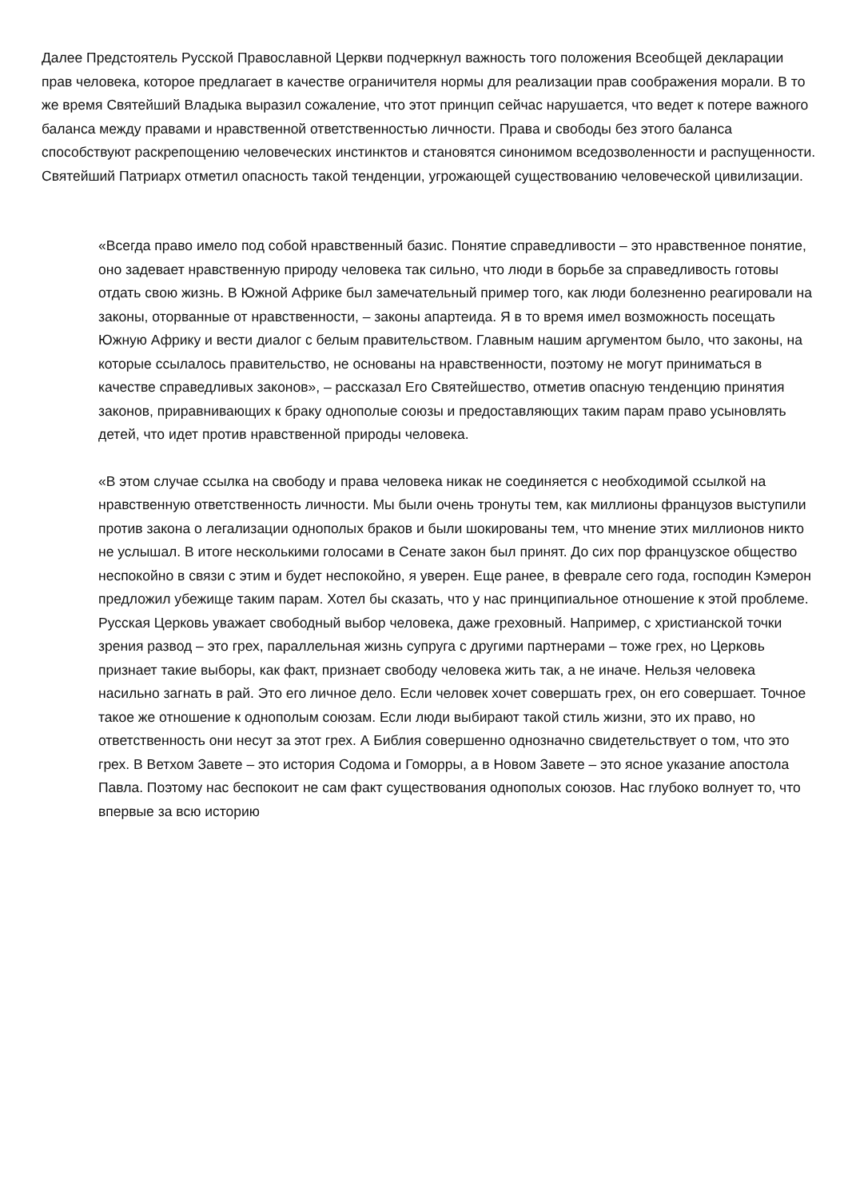Далее Предстоятель Русской Православной Церкви подчеркнул важность того положения Всеобщей декларации прав человека, которое предлагает в качестве ограничителя нормы для реализации прав соображения морали. В то же время Святейший Владыка выразил сожаление, что этот принцип сейчас нарушается, что ведет к потере важного баланса между правами и нравственной ответственностью личности. Права и свободы без этого баланса способствуют раскрепощению человеческих инстинктов и становятся синонимом вседозволенности и распущенности. Святейший Патриарх отметил опасность такой тенденции, угрожающей существованию человеческой цивилизации.
«Всегда право имело под собой нравственный базис. Понятие справедливости – это нравственное понятие, оно задевает нравственную природу человека так сильно, что люди в борьбе за справедливость готовы отдать свою жизнь. В Южной Африке был замечательный пример того, как люди болезненно реагировали на законы, оторванные от нравственности, – законы апартеида. Я в то время имел возможность посещать Южную Африку и вести диалог с белым правительством. Главным нашим аргументом было, что законы, на которые ссылалось правительство, не основаны на нравственности, поэтому не могут приниматься в качестве справедливых законов», – рассказал Его Святейшество, отметив опасную тенденцию принятия законов, приравнивающих к браку однополые союзы и предоставляющих таким парам право усыновлять детей, что идет против нравственной природы человека.
«В этом случае ссылка на свободу и права человека никак не соединяется с необходимой ссылкой на нравственную ответственность личности. Мы были очень тронуты тем, как миллионы французов выступили против закона о легализации однополых браков и были шокированы тем, что мнение этих миллионов никто не услышал. В итоге несколькими голосами в Сенате закон был принят. До сих пор французское общество неспокойно в связи с этим и будет неспокойно, я уверен. Еще ранее, в феврале сего года, господин Кэмерон предложил убежище таким парам. Хотел бы сказать, что у нас принципиальное отношение к этой проблеме. Русская Церковь уважает свободный выбор человека, даже греховный. Например, с христианской точки зрения развод – это грех, параллельная жизнь супруга с другими партнерами – тоже грех, но Церковь признает такие выборы, как факт, признает свободу человека жить так, а не иначе. Нельзя человека насильно загнать в рай. Это его личное дело. Если человек хочет совершать грех, он его совершает. Точное такое же отношение к однополым союзам. Если люди выбирают такой стиль жизни, это их право, но ответственность они несут за этот грех. А Библия совершенно однозначно свидетельствует о том, что это грех. В Ветхом Завете – это история Содома и Гоморры, а в Новом Завете – это ясное указание апостола Павла. Поэтому нас беспокоит не сам факт существования однополых союзов. Нас глубоко волнует то, что впервые за всю историю